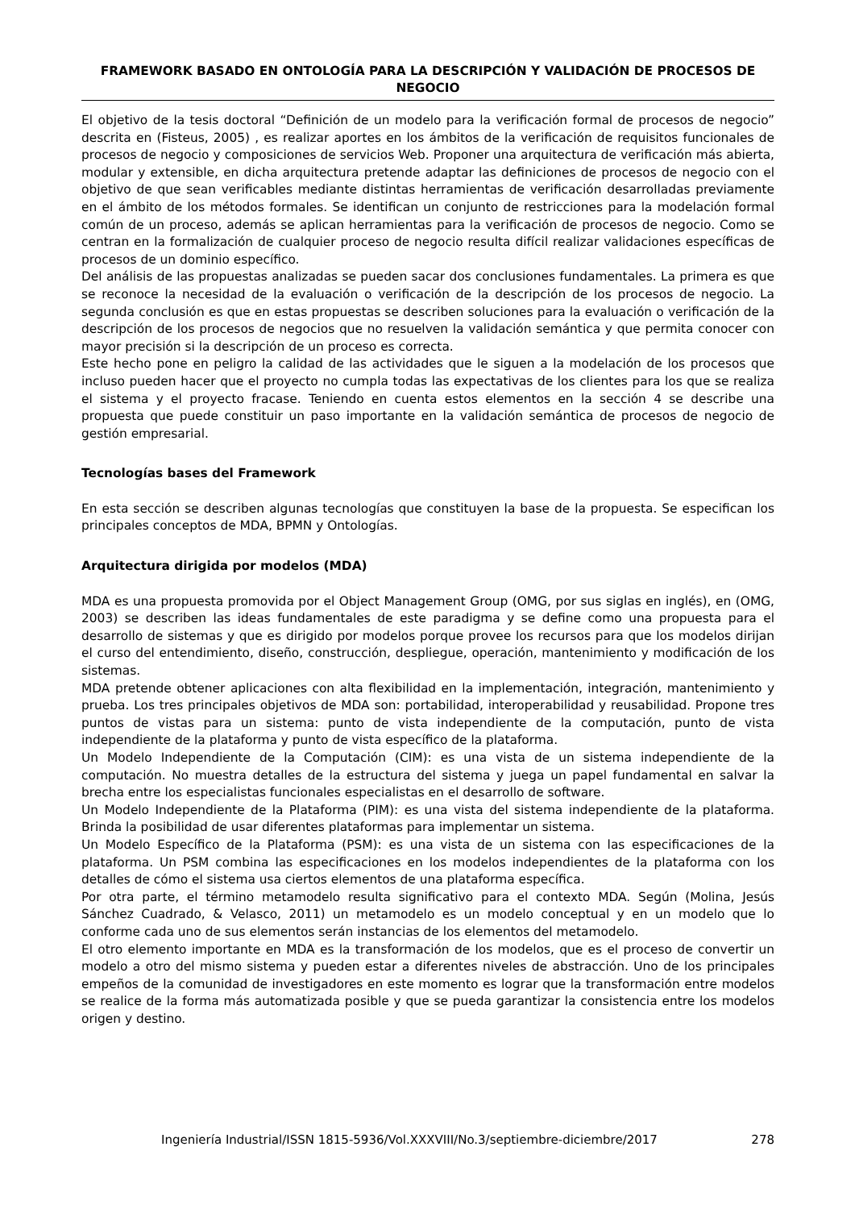FRAMEWORK BASADO EN ONTOLOGÍA PARA LA DESCRIPCIÓN Y VALIDACIÓN DE PROCESOS DE NEGOCIO
El objetivo de la tesis doctoral “Definición de un modelo para la verificación formal de procesos de negocio” descrita en (Fisteus, 2005) , es realizar aportes en los ámbitos de la verificación de requisitos funcionales de procesos de negocio y composiciones de servicios Web. Proponer una arquitectura de verificación más abierta, modular y extensible, en dicha arquitectura pretende adaptar las definiciones de procesos de negocio con el objetivo de que sean verificables mediante distintas herramientas de verificación desarrolladas previamente en el ámbito de los métodos formales. Se identifican un conjunto de restricciones para la modelación formal común de un proceso, además se aplican herramientas para la verificación de procesos de negocio. Como se centran en la formalización de cualquier proceso de negocio resulta difícil realizar validaciones específicas de procesos de un dominio específico.
Del análisis de las propuestas analizadas se pueden sacar dos conclusiones fundamentales. La primera es que se reconoce la necesidad de la evaluación o verificación de la descripción de los procesos de negocio. La segunda conclusión es que en estas propuestas se describen soluciones para la evaluación o verificación de la descripción de los procesos de negocios que no resuelven la validación semántica y que permita conocer con mayor precisión si la descripción de un proceso es correcta.
Este hecho pone en peligro la calidad de las actividades que le siguen a la modelación de los procesos que incluso pueden hacer que el proyecto no cumpla todas las expectativas de los clientes para los que se realiza el sistema y el proyecto fracase. Teniendo en cuenta estos elementos en la sección 4 se describe una propuesta que puede constituir un paso importante en la validación semántica de procesos de negocio de gestión empresarial.
Tecnologías bases del Framework
En esta sección se describen algunas tecnologías que constituyen la base de la propuesta. Se especifican los principales conceptos de MDA, BPMN y Ontologías.
Arquitectura dirigida por modelos (MDA)
MDA es una propuesta promovida por el Object Management Group (OMG, por sus siglas en inglés), en (OMG, 2003) se describen las ideas fundamentales de este paradigma y se define como una propuesta para el desarrollo de sistemas y que es dirigido por modelos porque provee los recursos para que los modelos dirijan el curso del entendimiento, diseño, construcción, despliegue, operación, mantenimiento y modificación de los sistemas.
MDA pretende obtener aplicaciones con alta flexibilidad en la implementación, integración, mantenimiento y prueba. Los tres principales objetivos de MDA son: portabilidad, interoperabilidad y reusabilidad. Propone tres puntos de vistas para un sistema: punto de vista independiente de la computación, punto de vista independiente de la plataforma y punto de vista específico de la plataforma.
Un Modelo Independiente de la Computación (CIM): es una vista de un sistema independiente de la computación. No muestra detalles de la estructura del sistema y juega un papel fundamental en salvar la brecha entre los especialistas funcionales especialistas en el desarrollo de software.
Un Modelo Independiente de la Plataforma (PIM): es una vista del sistema independiente de la plataforma. Brinda la posibilidad de usar diferentes plataformas para implementar un sistema.
Un Modelo Específico de la Plataforma (PSM): es una vista de un sistema con las especificaciones de la plataforma. Un PSM combina las especificaciones en los modelos independientes de la plataforma con los detalles de cómo el sistema usa ciertos elementos de una plataforma específica.
Por otra parte, el término metamodelo resulta significativo para el contexto MDA. Según (Molina, Jesús Sánchez Cuadrado, & Velasco, 2011) un metamodelo es un modelo conceptual y en un modelo que lo conforme cada uno de sus elementos serán instancias de los elementos del metamodelo.
El otro elemento importante en MDA es la transformación de los modelos, que es el proceso de convertir un modelo a otro del mismo sistema y pueden estar a diferentes niveles de abstracción. Uno de los principales empeños de la comunidad de investigadores en este momento es lograr que la transformación entre modelos se realice de la forma más automatizada posible y que se pueda garantizar la consistencia entre los modelos origen y destino.
Ingeniería Industrial/ISSN 1815-5936/Vol.XXXVIII/No.3/septiembre-diciembre/2017 278